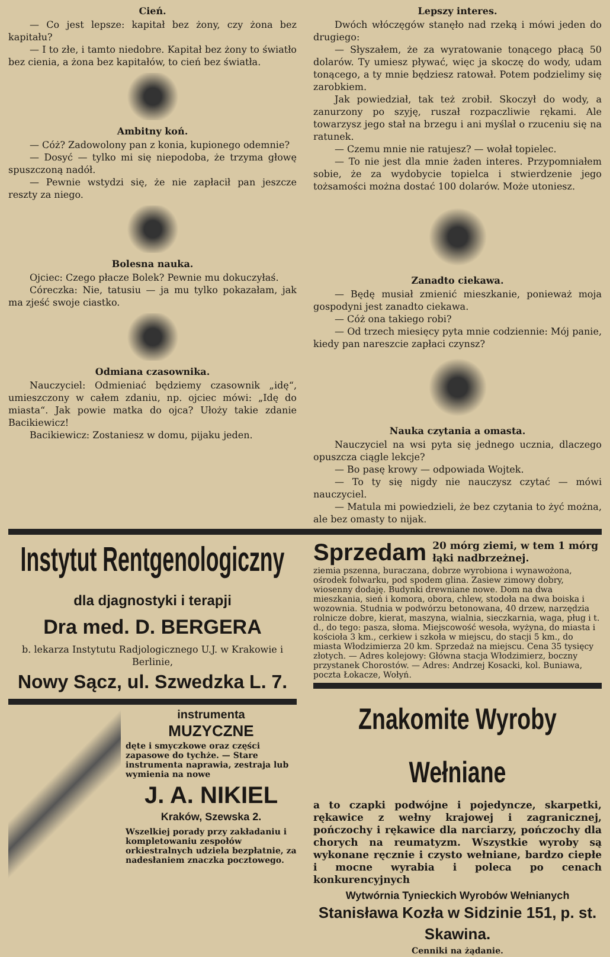Cień.
— Co jest lepsze: kapitał bez żony, czy żona bez kapitału?
— I to złe, i tamto niedobre. Kapitał bez żony to światło bez cienia, a żona bez kapitałów, to cień bez światła.
Ambitny koń.
— Cóż? Zadowolony pan z konia, kupionego odemnie?
— Dosyć — tylko mi się niepodoba, że trzyma głowę spuszczoną nadół.
— Pewnie wstydzi się, że nie zapłacił pan jeszcze reszty za niego.
Bolesna nauka.
Ojciec: Czego płacze Bolek? Pewnie mu dokuczyłaś.
Córeczka: Nie, tatusiu — ja mu tylko pokazałam, jak ma zjeść swoje ciastko.
Odmiana czasownika.
Nauczyciel: Odmieniać będziemy czasownik „idę“, umieszczony w całem zdaniu, np. ojciec mówi: „Idę do miasta“. Jak powie matka do ojca? Ułoży takie zdanie Bacikiewicz!
Bacikiewicz: Zostaniesz w domu, pijaku jeden.
Lepszy interes.
Dwóch włóczęgów stanęło nad rzeką i mówi jeden do drugiego:
— Słyszałem, że za wyratowanie tonącego płacą 50 dolarów. Ty umiesz pływać, więc ja skoczę do wody, udam tonącego, a ty mnie będziesz ratował. Potem podzielimy się zarobkiem.
Jak powiedział, tak też zrobił. Skoczył do wody, a zanurzony po szyję, ruszał rozpaczliwie rękami. Ale towarzysz jego stał na brzegu i ani myślał o rzuceniu się na ratunek.
— Czemu mnie nie ratujesz? — wołał topielec.
— To nie jest dla mnie żaden interes. Przypomniałem sobie, że za wydobycie topielca i stwierdzenie jego tożsamości można dostać 100 dolarów. Może utoniesz.
Zanadto ciekawa.
— Będę musiał zmienić mieszkanie, ponieważ moja gospodyni jest zanadto ciekawa.
— Cóż ona takiego robi?
— Od trzech miesięcy pyta mnie codziennie: Mój panie, kiedy pan nareszcie zapłaci czynsz?
Nauka czytania a omasta.
Nauczyciel na wsi pyta się jednego ucznia, dlaczego opuszcza ciągle lekcje?
— Bo pasę krowy — odpowiada Wojtek.
— To ty się nigdy nie nauczysz czytać — mówi nauczyciel.
— Matula mi powiedzieli, że bez czytania to żyć można, ale bez omasty to nijak.
Instytut Rentgenologiczny
dla djagnostyki i terapji
Dra med. D. BERGERA
b. lekarza Instytutu Radjologicznego U.J. w Krakowie i Berlinie,
Nowy Sącz, ul. Szwedzka L. 7.
instrumenta
MUZYCZNE
dęte i smyczkowe oraz części zapasowe do tychże. — Stare instrumenta naprawia, zestraja lub wymienia na nowe
J. A. NIKIEL
Kraków, Szewska 2.
Wszelkiej porady przy zakładaniu i kompletowaniu zespołów orkiestralnych udziela bezpłatnie, za nadesłaniem znaczka pocztowego.
Sprzedam 20 mórg ziemi, w tem 1 mórg łąki nadbrzeżnej.
ziemia pszenna, buraczana, dobrze wyrobiona i wynawożona, ośrodek folwarku, pod spodem glina. Zasiew zimowy dobry, wiosenny dodaję. Budynki drewniane nowe. Dom na dwa mieszkania, sień i komora, obora, chlew, stodoła na dwa boiska i wozownia. Studnia w podwórzu betonowana, 40 drzew, narzędzia rolnicze dobre, kierat, maszyna, wialnia, sieczkarnia, waga, pług i t. d., do tego: pasza, słoma. Miejscowość wesoła, wyżyna, do miasta i kościoła 3 km., cerkiew i szkoła w miejscu, do stacji 5 km., do miasta Włodzimierza 20 km. Sprzedaż na miejscu. Cena 35 tysięcy złotych. — Adres kolejowy: Główna stacja Włodzimierz, boczny przystanek Chorostów. — Adres: Andrzej Kosacki, kol. Buniawa, poczta Łokacze, Wołyń.
Znakomite Wyroby Wełniane
a to czapki podwójne i pojedyncze, skarpetki, rękawice z wełny krajowej i zagranicznej, pończochy i rękawice dla narciarzy, pończochy dla chorych na reumatyzm. Wszystkie wyroby są wykonane ręcznie i czysto wełniane, bardzo ciepłe i mocne wyrabia i poleca po cenach konkurencyjnych
Wytwórnia Tynieckich Wyrobów Wełnianych
Stanisława Kozła w Sidzinie 151, p. st. Skawina.
Cenniki na żądanie.